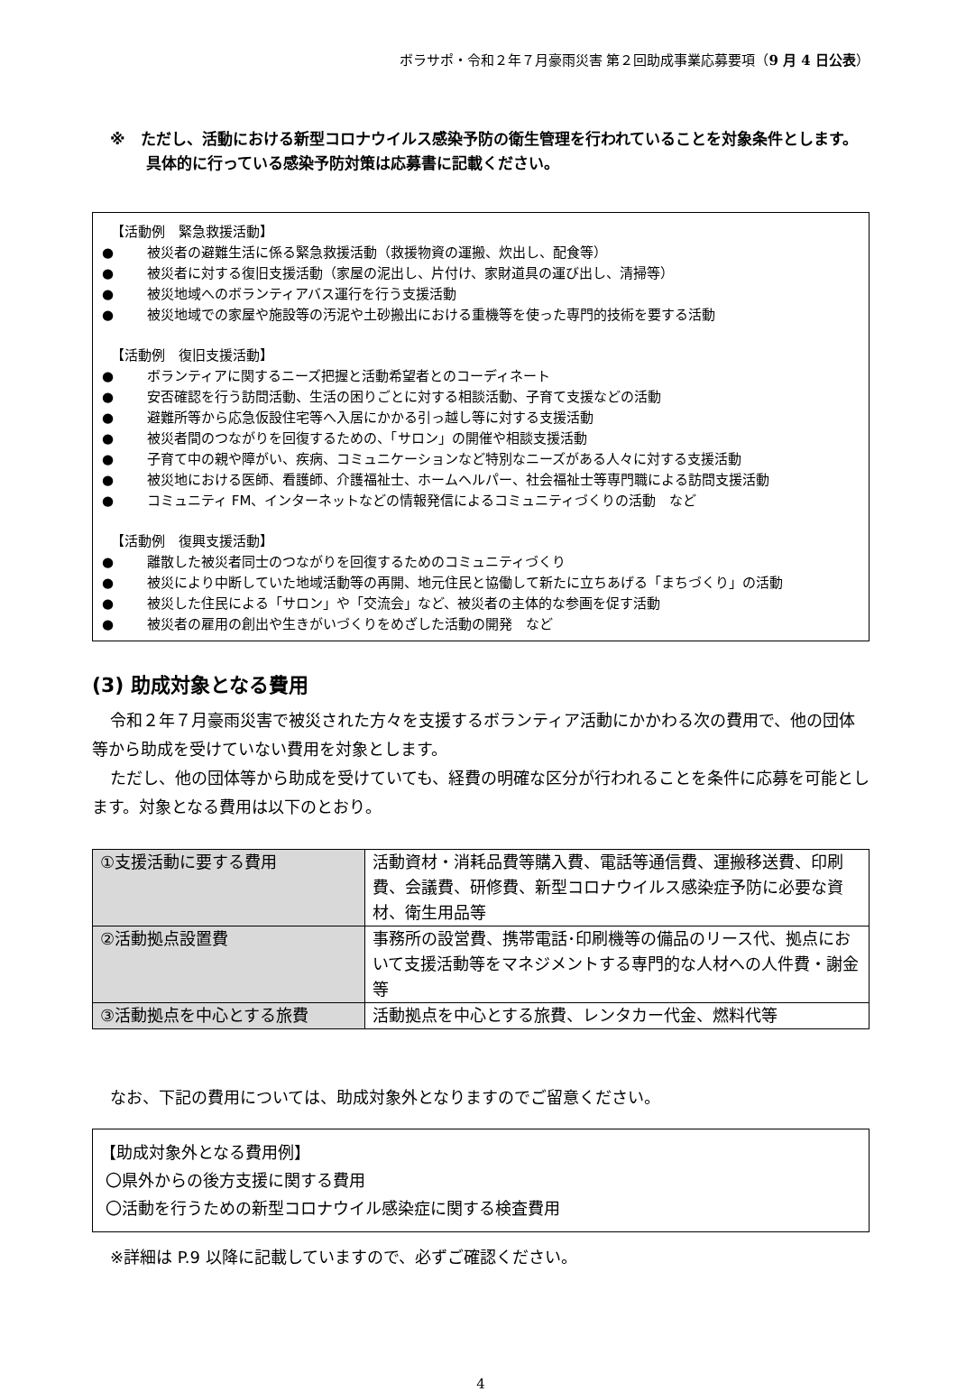ボラサポ・令和２年７月豪雨災害 第２回助成事業応募要項（9 月 4 日公表）
※　ただし、活動における新型コロナウイルス感染予防の衛生管理を行われていることを対象条件とします。具体的に行っている感染予防対策は応募書に記載ください。
【活動例　緊急救援活動】
● 被災者の避難生活に係る緊急救援活動（救援物資の運搬、炊出し、配食等）
● 被災者に対する復旧支援活動（家屋の泥出し、片付け、家財道具の運び出し、清掃等）
● 被災地域へのボランティアバス運行を行う支援活動
● 被災地域での家屋や施設等の汚泥や土砂搬出における重機等を使った専門的技術を要する活動
【活動例　復旧支援活動】
● ボランティアに関するニーズ把握と活動希望者とのコーディネート
● 安否確認を行う訪問活動、生活の困りごとに対する相談活動、子育て支援などの活動
● 避難所等から応急仮設住宅等へ入居にかかる引っ越し等に対する支援活動
● 被災者間のつながりを回復するための、「サロン」の開催や相談支援活動
● 子育て中の親や障がい、疾病、コミュニケーションなど特別なニーズがある人々に対する支援活動
● 被災地における医師、看護師、介護福祉士、ホームヘルパー、社会福祉士等専門職による訪問支援活動
● コミュニティ FM、インターネットなどの情報発信によるコミュニティづくりの活動　など
【活動例　復興支援活動】
● 離散した被災者同士のつながりを回復するためのコミュニティづくり
● 被災により中断していた地域活動等の再開、地元住民と協働して新たに立ちあげる「まちづくり」の活動
● 被災した住民による「サロン」や「交流会」など、被災者の主体的な参画を促す活動
● 被災者の雇用の創出や生きがいづくりをめざした活動の開発　など
(3) 助成対象となる費用
令和２年７月豪雨災害で被災された方々を支援するボランティア活動にかかわる次の費用で、他の団体等から助成を受けていない費用を対象とします。
ただし、他の団体等から助成を受けていても、経費の明確な区分が行われることを条件に応募を可能とします。対象となる費用は以下のとおり。
| ①支援活動に要する費用 | 活動資材・消耗品費等購入費、電話等通信費、運搬移送費、印刷費、会議費、研修費、新型コロナウイルス感染症予防に必要な資材、衛生用品等 |
| ②活動拠点設置費 | 事務所の設営費、携帯電話･印刷機等の備品のリース代、拠点において支援活動等をマネジメントする専門的な人材への人件費・謝金等 |
| ③活動拠点を中心とする旅費 | 活動拠点を中心とする旅費、レンタカー代金、燃料代等 |
なお、下記の費用については、助成対象外となりますのでご留意ください。
【助成対象外となる費用例】
〇県外からの後方支援に関する費用
〇活動を行うための新型コロナウイル感染症に関する検査費用
※詳細は P.9 以降に記載していますので、必ずご確認ください。
4